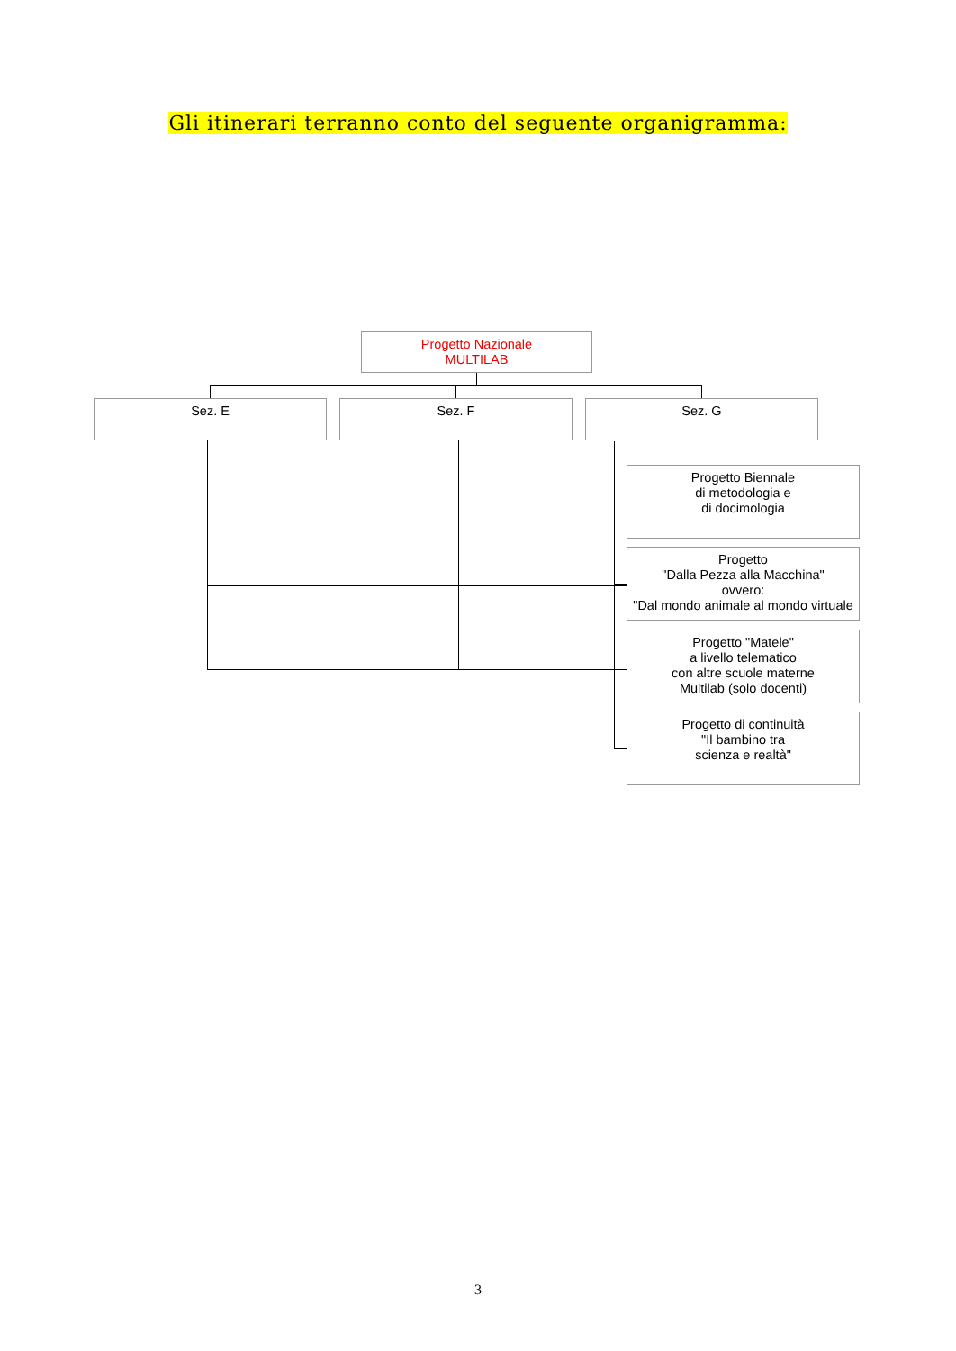Gli itinerari terranno conto del seguente organigramma:
Progetto Nazionale
MULTILAB
Sez. E Sez. F Sez. G
Progetto Biennale
di metodologia e
di docimologia
Progetto
"Dalla Pezza alla Macchina"
ovvero:
"Dal mondo animale al mondo virtuale
Progetto "Matele"
a livello telematico
con altre scuole materne
Multilab (solo docenti)
Progetto di continuità
"Il bambino tra
scienza e realtà"
3